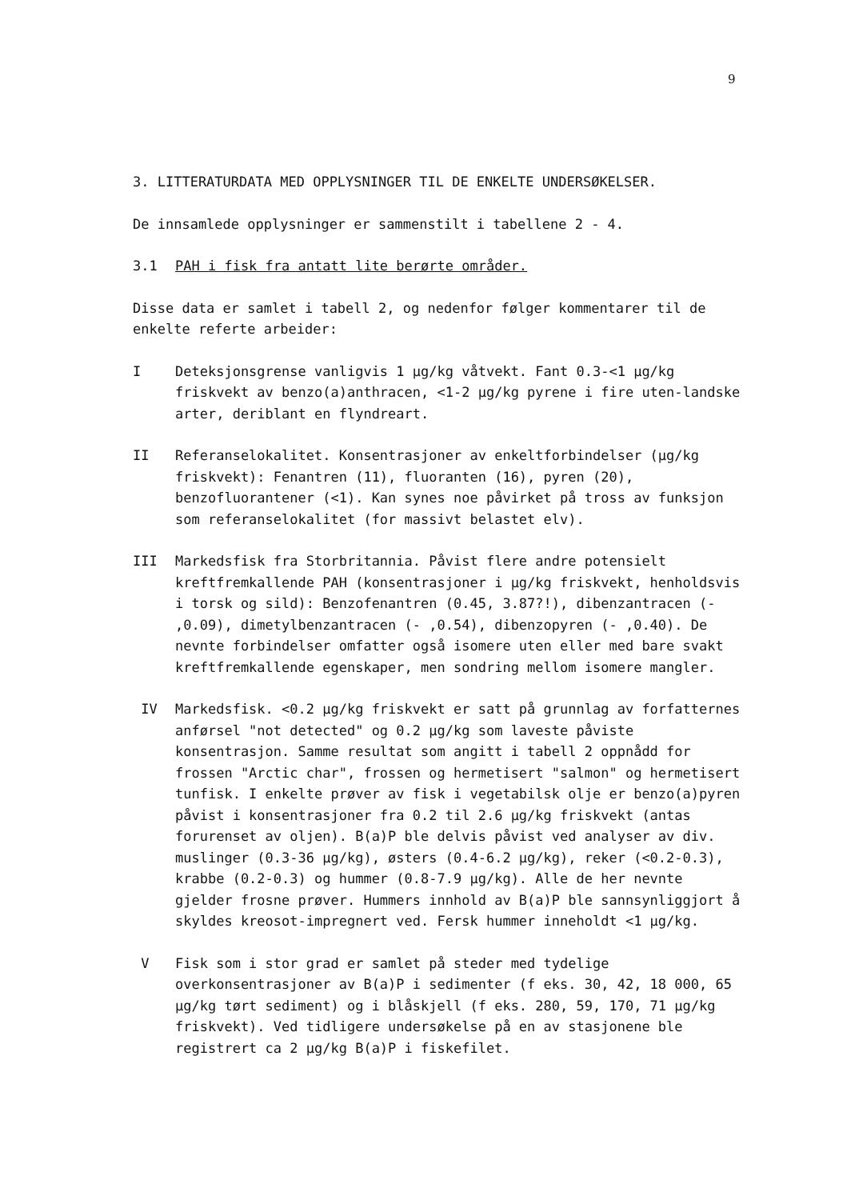9
3. LITTERATURDATA MED OPPLYSNINGER TIL DE ENKELTE UNDERSØKELSER.
De innsamlede opplysninger er sammenstilt i tabellene 2 - 4.
3.1 PAH i fisk fra antatt lite berørte områder.
Disse data er samlet i tabell 2, og nedenfor følger kommentarer til de enkelte referte arbeider:
I Deteksjonsgrense vanligvis 1 μg/kg våtvekt. Fant 0.3-<1 μg/kg friskvekt av benzo(a)anthracen, <1-2 μg/kg pyrene i fire uten-landske arter, deriblant en flyndreart.
II Referanselokalitet. Konsentrasjoner av enkeltforbindelser (μg/kg friskvekt): Fenantren (11), fluoranten (16), pyren (20), benzofluorantener (<1). Kan synes noe påvirket på tross av funksjon som referanselokalitet (for massivt belastet elv).
III Markedsfisk fra Storbritannia. Påvist flere andre potensielt kreftfremkallende PAH (konsentrasjoner i μg/kg friskvekt, henholdsvis i torsk og sild): Benzofenantren (0.45, 3.87?!), dibenzantracen (- ,0.09), dimetylbenzantracen (- ,0.54), dibenzopyren (- ,0.40). De nevnte forbindelser omfatter også isomere uten eller med bare svakt kreftfremkallende egenskaper, men sondring mellom isomere mangler.
IV Markedsfisk. <0.2 μg/kg friskvekt er satt på grunnlag av forfatternes anførsel "not detected" og 0.2 μg/kg som laveste påviste konsentrasjon. Samme resultat som angitt i tabell 2 oppnådd for frossen "Arctic char", frossen og hermetisert "salmon" og hermetisert tunfisk. I enkelte prøver av fisk i vegetabilsk olje er benzo(a)pyren påvist i konsentrasjoner fra 0.2 til 2.6 μg/kg friskvekt (antas forurenset av oljen). B(a)P ble delvis påvist ved analyser av div. muslinger (0.3-36 μg/kg), østers (0.4-6.2 μg/kg), reker (<0.2-0.3), krabbe (0.2-0.3) og hummer (0.8-7.9 μg/kg). Alle de her nevnte gjelder frosne prøver. Hummers innhold av B(a)P ble sannsynliggjort å skyldes kreosot-impregnert ved. Fersk hummer inneholdt <1 μg/kg.
V Fisk som i stor grad er samlet på steder med tydelige overkonsentrasjoner av B(a)P i sedimenter (f eks. 30, 42, 18 000, 65 μg/kg tørt sediment) og i blåskjell (f eks. 280, 59, 170, 71 μg/kg friskvekt). Ved tidligere undersøkelse på en av stasjonene ble registrert ca 2 μg/kg B(a)P i fiskefilet.